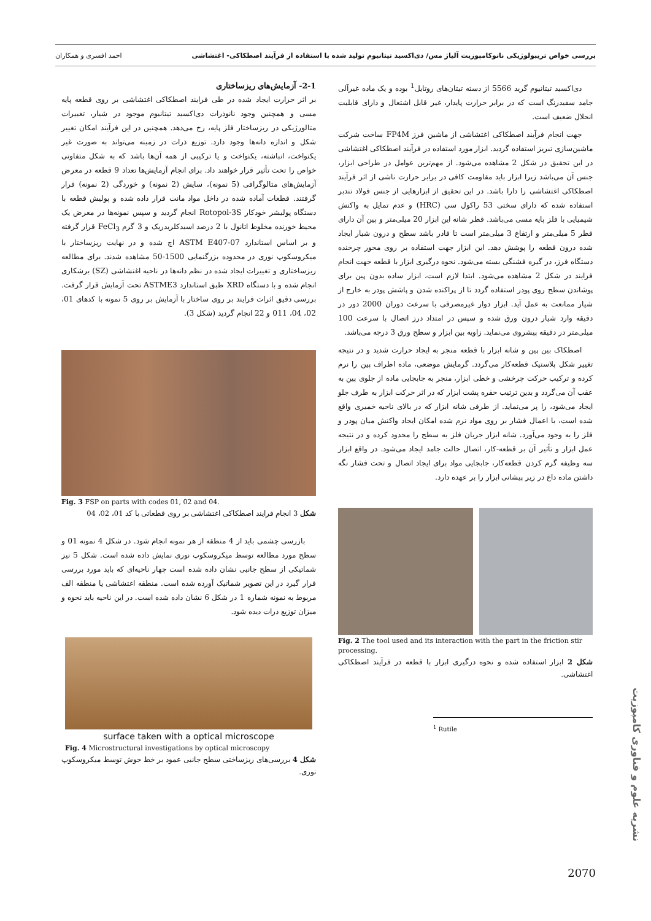بررسی خواص تریبولوژیکی نانوکامپوزیت آلیاژ مس/ دی‌اکسید تیتانیوم تولید شده با استفاده از فرآیند اصطکاکی- اغتشاشی احمد افسری و همکاران
دی‌اکسید تیتانیوم گرید 5566 از دسته تیتان‌های روتایل<sup>1</sup> بوده و یک ماده غیرآلی جامد سفیدرنگ است که در برابر حرارت پایدار، غیر قابل اشتعال و دارای قابلیت انحلال ضعیف است.
جهت انجام فرآیند اصطکاکی اغتشاشی از ماشین فرز FP4M ساخت شرکت ماشین‌سازی تبریز استفاده گردید. ابزار مورد استفاده در فرآیند اصطکاکی اغتشاشی در این تحقیق در شکل 2 مشاهده می‌شود. از مهم‌ترین عوامل در طراحی ابزار، جنس آن می‌باشد زیرا ابزار باید مقاومت کافی در برابر حرارت ناشی از اثر فرآیند اصطکاکی اغتشاشی را دارا باشد. در این تحقیق از ابزارهایی از جنس فولاد تندبر استفاده شده که دارای سختی 53 راکول سی (HRC) و عدم تمایل به واکنش شیمیایی با فلز پایه مسی می‌باشد. قطر شانه این ابزار 20 میلی‌متر و پین آن دارای قطر 5 میلی‌متر و ارتفاع 3 میلی‌متر است تا قادر باشد سطح و درون شیار ایجاد شده درون قطعه را پوشش دهد. این ابزار جهت استفاده بر روی محور چرخنده دستگاه فرز، در گیره فشنگی بسته می‌شود. نحوه درگیری ابزار با قطعه جهت انجام فرایند در شکل 2 مشاهده می‌شود. ابتدا لازم است، ابزار ساده بدون پین برای پوشاندن سطح روی پودر استفاده گردد تا از پراکنده شدن و پاشش پودر به خارج از شیار ممانعت به عمل آید. ابزار دوار غیرمصرفی با سرعت دوران 2000 دور در دقیقه وارد شیار درون ورق شده و سپس در امتداد درز اتصال با سرعت 100 میلی‌متر در دقیقه پیشروی می‌نماید. زاویه بین ابزار و سطح ورق 3 درجه می‌باشد.
اصطکاک بین پین و شانه ابزار با قطعه منجر به ایجاد حرارت شدید و در نتیجه تغییر شکل پلاستیک قطعه‌کار می‌گردد. گرمایش موضعی، ماده اطراف پین را نرم کرده و ترکیب حرکت چرخشی و خطی ابزار، منجر به جابجایی ماده از جلوی پین به عقب آن می‌گردد و بدین ترتیب حفره پشت ابزار که در اثر حرکت ابزار به طرف جلو ایجاد می‌شود، را پر می‌نماید. از طرفی شانه ابزار که در بالای ناحیه خمیری واقع شده است، با اعمال فشار بر روی مواد نرم شده امکان ایجاد واکنش میان پودر و فلز را به وجود می‌آورد. شانه ابزار جریان فلز به سطح را محدود کرده و در نتیجه عمل ابزار و تأثیر آن بر قطعه-کار، اتصال حالت جامد ایجاد می‌شود. در واقع ابزار سه وظیفه گرم کردن قطعه‌کار، جابجایی مواد برای ایجاد اتصال و تحت فشار نگه داشتن ماده داغ در زیر پیشانی ابزار را بر عهده دارد.
Fig. 2 The tool used and its interaction with the part in the friction stir processing.
شکل 2 ابزار استفاده شده و نحوه درگیری ابزار با قطعه در فرآیند اصطکاکی اغتشاشی.
<sup>1</sup> Rutile
2-1- آزمایش‌های ریزساختاری
بر اثر حرارت ایجاد شده در طی فرایند اصطکاکی اغتشاشی بر روی قطعه پایه مسی و همچنین وجود نانوذرات دی‌اکسید تیتانیوم موجود در شیار، تغییرات متالورژیکی در ریزساختار فلز پایه، رخ می‌دهد. همچنین در این فرآیند امکان تغییر شکل و اندازه دانه‌ها وجود دارد. توزیع ذرات در زمینه می‌تواند به صورت غیر یکنواخت، انباشته، یکنواخت و یا ترکیبی از همه آن‌ها باشد که به شکل متفاوتی خواص را تحت تأثیر قرار خواهند داد. برای انجام آزمایش‌ها تعداد 9 قطعه در معرض آزمایش‌های متالوگرافی (5 نمونه)، سایش (2 نمونه) و خوردگی (2 نمونه) قرار گرفتند. قطعات آماده شده در داخل مواد مانت قرار داده شده و پولیش قطعه با دستگاه پولیشر خودکار Rotopol-3S انجام گردید و سپس نمونه‌ها در معرض یک محیط خورنده مخلوط اتانول با 2 درصد اسیدکلریدریک و 3 گرم FeCl<sub>3</sub> قرار گرفته و بر اساس استاندارد ASTM E407-07 اچ شده و در نهایت ریزساختار با میکروسکوپ نوری در محدوده بزرگنمایی 1500-50 مشاهده شدند. برای مطالعه ریزساختاری و تغییرات ایجاد شده در نظم دانه‌ها در ناحیه اغتشاشی (SZ) برشکاری انجام شده و با دستگاه XRD طبق استاندارد ASTME3 تحت آزمایش قرار گرفت. بررسی دقیق اثرات فرایند بر روی ساختار با آزمایش بر روی 5 نمونه با کدهای 01، 02، 04، 011 و 22 انجام گردید (شکل 3).
Fig. 3 FSP on parts with codes 01, 02 and 04.
شکل 3 انجام فرایند اصطکاکی اغتشاشی بر روی قطعاتی با کد 01، 02، 04
بازرسی چشمی باید از 4 منطقه از هر نمونه انجام شود. در شکل 4 نمونه 01 و سطح مورد مطالعه توسط میکروسکوپ نوری نمایش داده شده است. شکل 5 نیز شماتیکی از سطح جانبی نشان داده شده است چهار ناحیه‌ای که باید مورد بررسی قرار گیرد در این تصویر شماتیک آورده شده است. منطقه اغتشاشی یا منطقه الف مربوط به نمونه شماره 1 در شکل 6 نشان داده شده است. در این ناحیه باید نحوه و میزان توزیع ذرات دیده شود.
surface taken with a optical microscope
Fig. 4 Microstructural investigations by optical microscopy
شکل 4 بررسی‌های ریزساختی سطح جانبی عمود بر خط جوش توسط میکروسکوپ نوری.
نشریه علوم و فناوری کامپوزیت
2070